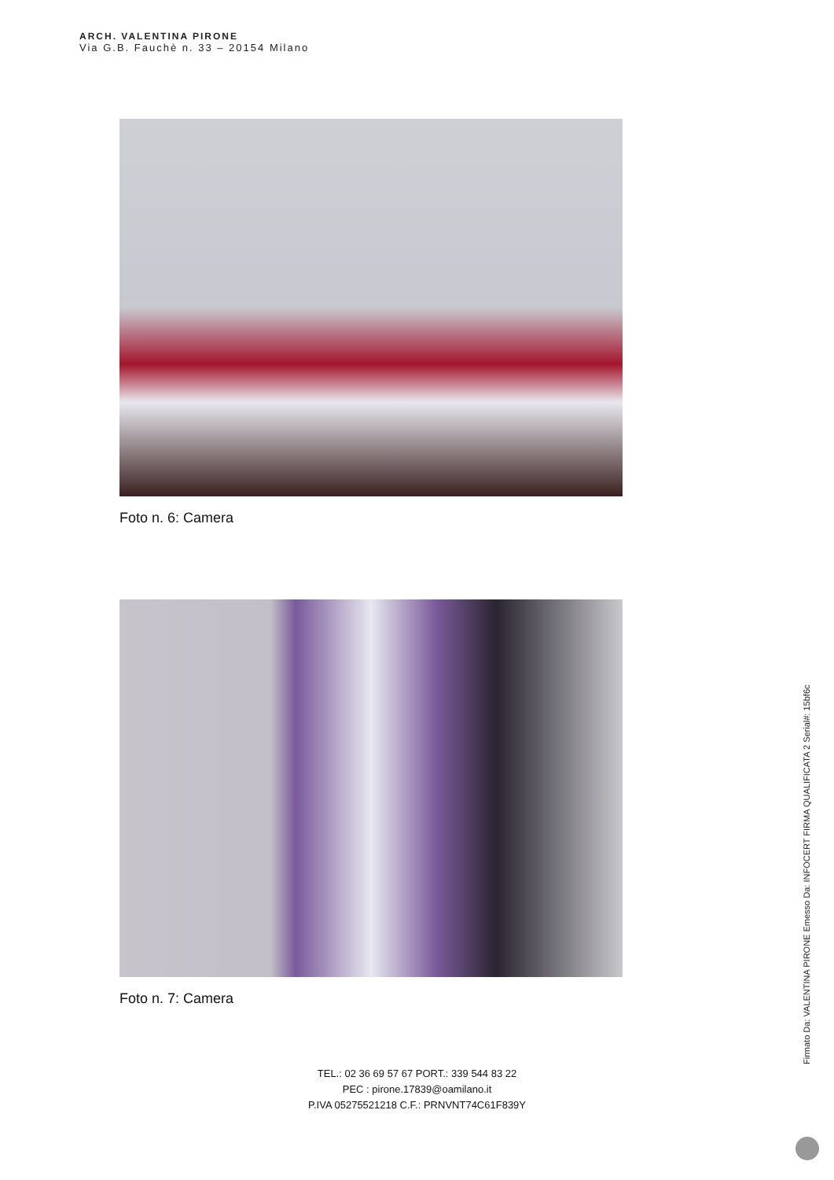ARCH. VALENTINA PIRONE
Via G.B. Fauchè n. 33 – 20154 Milano
Foto n. 6: Camera
Foto n. 7: Camera
TEL.: 02 36 69 57 67 PORT.: 339 544 83 22
PEC : pirone.17839@oamilano.it
P.IVA 05275521218 C.F.: PRNVNT74C61F839Y
Firmato Da: VALENTINA PIRONE Emesso Da: INFOCERT FIRMA QUALIFICATA 2 Serial#: 15bf6c